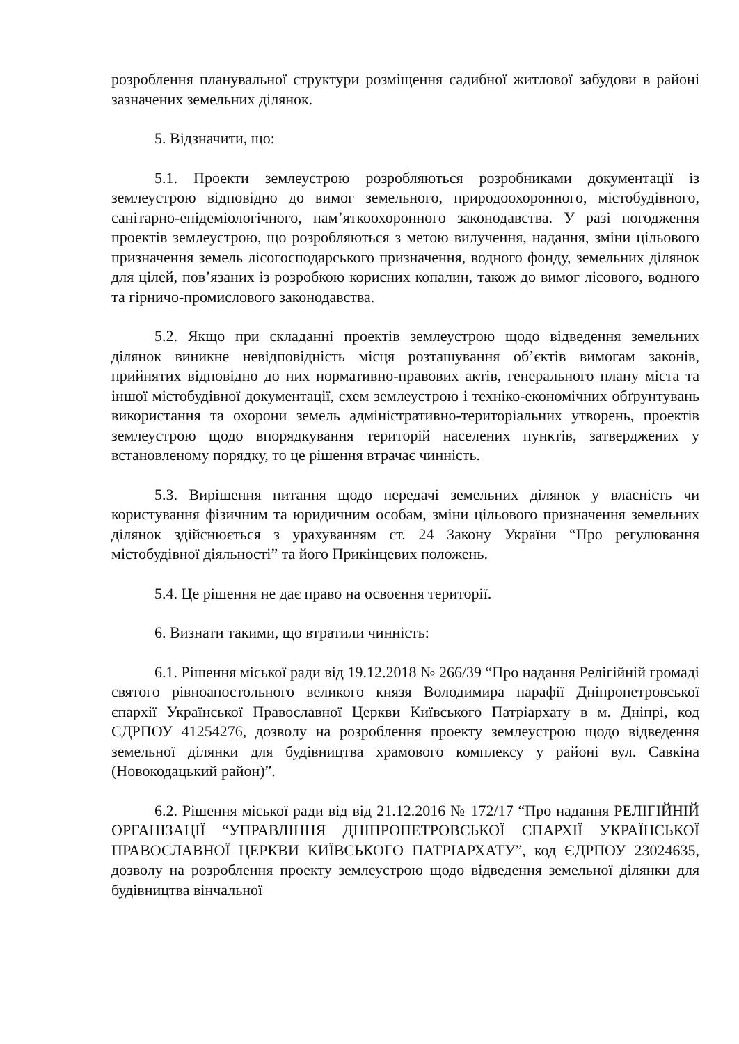розроблення планувальної структури розміщення садибної житлової забудови в районі зазначених земельних ділянок.
5. Відзначити, що:
5.1. Проекти землеустрою розробляються розробниками документації із землеустрою відповідно до вимог земельного, природоохоронного, містобудівного, санітарно-епідеміологічного, пам’яткоохоронного законодавства. У разі погодження проектів землеустрою, що розробляються з метою вилучення, надання, зміни цільового призначення земель лісогосподарського призначення, водного фонду, земельних ділянок для цілей, пов’язаних із розробкою корисних копалин, також до вимог лісового, водного та гірничо-промислового законодавства.
5.2. Якщо при складанні проектів землеустрою щодо відведення земельних ділянок виникне невідповідність місця розташування об’єктів вимогам законів, прийнятих відповідно до них нормативно-правових актів, генерального плану міста та іншої містобудівної документації, схем землеустрою і техніко-економічних обґрунтувань використання та охорони земель адміністративно-територіальних утворень, проектів землеустрою щодо впорядкування територій населених пунктів, затверджених у встановленому порядку, то це рішення втрачає чинність.
5.3. Вирішення питання щодо передачі земельних ділянок у власність чи користування фізичним та юридичним особам, зміни цільового призначення земельних ділянок здійснюється з урахуванням ст. 24 Закону України “Про регулювання містобудівної діяльності” та його Прикінцевих положень.
5.4. Це рішення не дає право на освоєння території.
6. Визнати такими, що втратили чинність:
6.1. Рішення міської ради від 19.12.2018 № 266/39 “Про надання Релігійній громаді святого рівноапостольного великого князя Володимира парафії Дніпропетровської єпархії Української Православної Церкви Київського Патріархату в м. Дніпрі, код ЄДРПОУ 41254276, дозволу на розроблення проекту землеустрою щодо відведення земельної ділянки для будівництва храмового комплексу у районі вул. Савкіна (Новокодацький район)”.
6.2. Рішення міської ради від від 21.12.2016 № 172/17 “Про надання РЕЛІГІЙНІЙ ОРГАНІЗАЦІЇ “УПРАВЛІННЯ ДНІПРОПЕТРОВСЬКОЇ ЄПАРХІЇ УКРАЇНСЬКОЇ ПРАВОСЛАВНОЇ ЦЕРКВИ КИЇВСЬКОГО ПАТРІАРХАТУ”, код ЄДРПОУ 23024635, дозволу на розроблення проекту землеустрою щодо відведення земельної ділянки для будівництва вінчальної